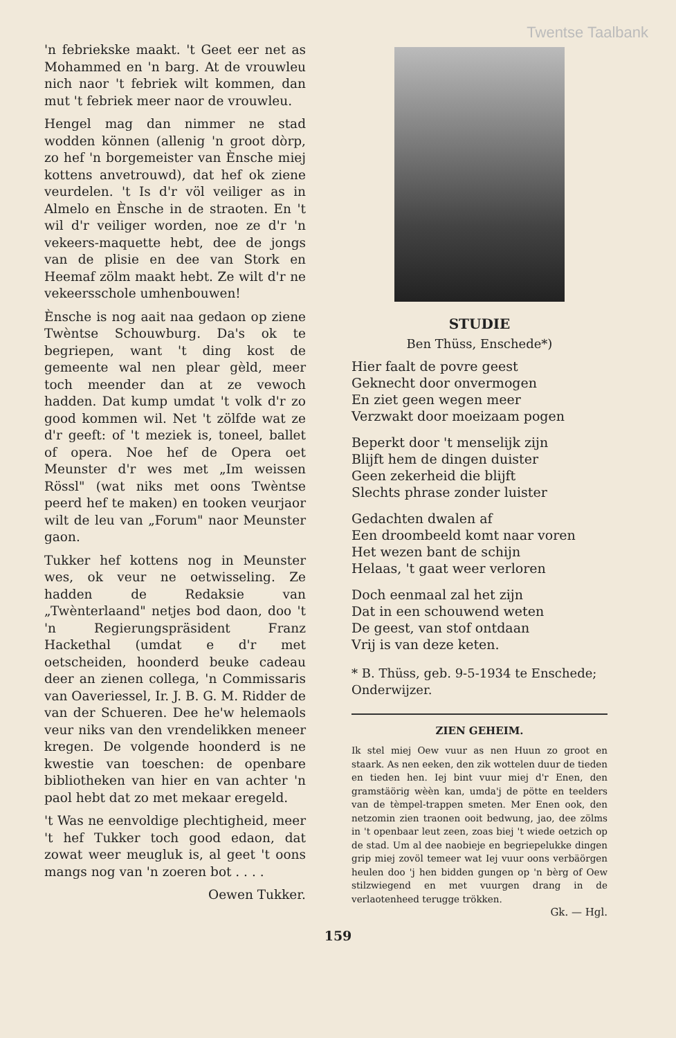Twentse Taalbank
'n febriekske maakt. 't Geet eer net as Mohammed en 'n barg. At de vrouwleu nich naor 't febriek wilt kommen, dan mut 't febriek meer naor de vrouwleu.
Hengel mag dan nimmer ne stad wodden können (allenig 'n groot dòrp, zo hef 'n borgemeister van Ènsche miej kottens anvetrouwd), dat hef ok ziene veurdelen. 't Is d'r völ veiliger as in Almelo en Ènsche in de straoten. En 't wil d'r veiliger worden, noe ze d'r 'n vekeers-maquette hebt, dee de jongs van de plisie en dee van Stork en Heemaf zölm maakt hebt. Ze wilt d'r ne vekeersschole umhenbouwen!
Ènsche is nog aait naa gedaon op ziene Twèntse Schouwburg. Da's ok te begriepen, want 't ding kost de gemeente wal nen plear gèld, meer toch meender dan at ze vewoch hadden. Dat kump umdat 't volk d'r zo good kommen wil. Net 't zölfde wat ze d'r geeft: of 't meziek is, toneel, ballet of opera. Noe hef de Opera oet Meunster d'r wes met „Im weissen Rössl" (wat niks met oons Twèntse peerd hef te maken) en tooken veurjaor wilt de leu van „Forum" naor Meunster gaon.
Tukker hef kottens nog in Meunster wes, ok veur ne oetwisseling. Ze hadden de Redaksie van „Twènterlaand" netjes bod daon, doo 't 'n Regierungspräsident Franz Hackethal (umdat e d'r met oetscheiden, hoonderd beuke cadeau deer an zienen collega, 'n Commissaris van Oaveriessel, Ir. J. B. G. M. Ridder de van der Schueren. Dee he'w helemaols veur niks van den vrendelikken meneer kregen. De volgende hoonderd is ne kwestie van toeschen: de openbare bibliotheken van hier en van achter 'n paol hebt dat zo met mekaar eregeld.
't Was ne eenvoldige plechtigheid, meer 't hef Tukker toch good edaon, dat zowat weer meugluk is, al geet 't oons mangs nog van 'n zoeren bot . . . .
Oewen Tukker.
STUDIE
Ben Thüss, Enschede*)
Hier faalt de povre geest
Geknecht door onvermogen
En ziet geen wegen meer
Verzwakt door moeizaam pogen
Beperkt door 't menselijk zijn
Blijft hem de dingen duister
Geen zekerheid die blijft
Slechts phrase zonder luister
Gedachten dwalen af
Een droombeeld komt naar voren
Het wezen bant de schijn
Helaas, 't gaat weer verloren
Doch eenmaal zal het zijn
Dat in een schouwend weten
De geest, van stof ontdaan
Vrij is van deze keten.
* B. Thüss, geb. 9-5-1934 te Enschede; Onderwijzer.
ZIEN GEHEIM.
Ik stel miej Oew vuur as nen Huun zo groot en staark. As nen eeken, den zik wottelen duur de tieden en tieden hen. Iej bint vuur miej d'r Enen, den gramstäörig wèèn kan, umda'j de pötte en teelders van de tèmpel-trappen smeten. Mer Enen ook, den netzomin zien traonen ooit bedwung, jao, dee zölms in 't openbaar leut zeen, zoas biej 't wiede oetzich op de stad. Um al dee naobieje en begriepelukke dingen grip miej zovöl temeer wat Iej vuur oons verbäörgen heulen doo 'j hen bidden gungen op 'n bèrg of Oew stilzwiegend en met vuurgen drang in de verlaotenheed terugge trökken.
Gk. — Hgl.
159